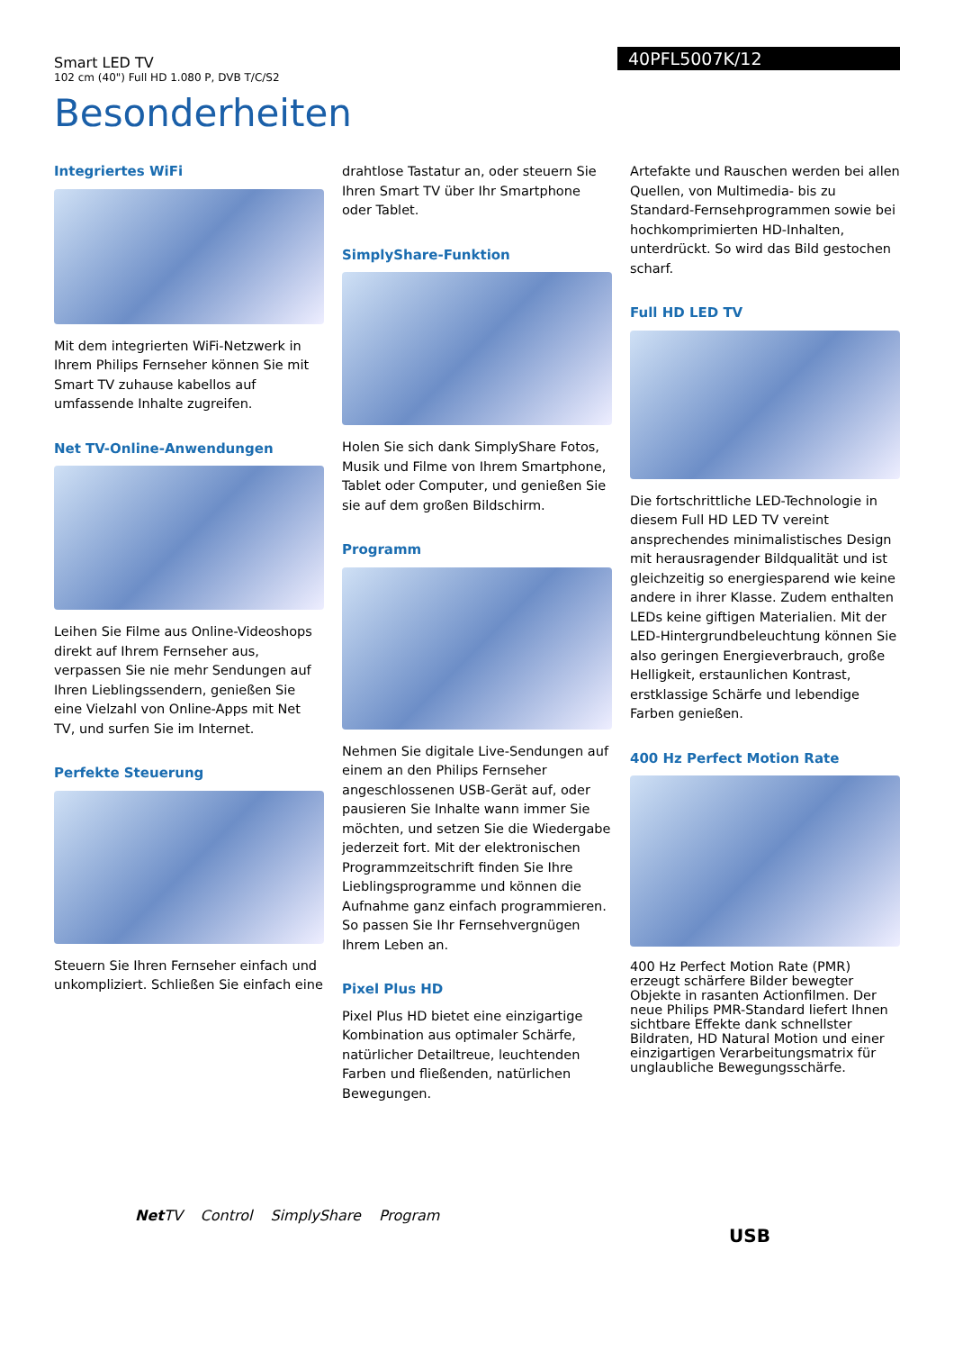Smart LED TV
102 cm (40") Full HD 1.080 P, DVB T/C/S2
40PFL5007K/12
Besonderheiten
Integriertes WiFi
Mit dem integrierten WiFi-Netzwerk in Ihrem Philips Fernseher können Sie mit Smart TV zuhause kabellos auf umfassende Inhalte zugreifen.
Net TV-Online-Anwendungen
Leihen Sie Filme aus Online-Videoshops direkt auf Ihrem Fernseher aus, verpassen Sie nie mehr Sendungen auf Ihren Lieblingssendern, genießen Sie eine Vielzahl von Online-Apps mit Net TV, und surfen Sie im Internet.
Perfekte Steuerung
Steuern Sie Ihren Fernseher einfach und unkompliziert. Schließen Sie einfach eine
drahtlose Tastatur an, oder steuern Sie Ihren Smart TV über Ihr Smartphone oder Tablet.
SimplyShare-Funktion
Holen Sie sich dank SimplyShare Fotos, Musik und Filme von Ihrem Smartphone, Tablet oder Computer, und genießen Sie sie auf dem großen Bildschirm.
Programm
Nehmen Sie digitale Live-Sendungen auf einem an den Philips Fernseher angeschlossenen USB-Gerät auf, oder pausieren Sie Inhalte wann immer Sie möchten, und setzen Sie die Wiedergabe jederzeit fort. Mit der elektronischen Programmzeitschrift finden Sie Ihre Lieblingsprogramme und können die Aufnahme ganz einfach programmieren. So passen Sie Ihr Fernsehvergnügen Ihrem Leben an.
Pixel Plus HD
Pixel Plus HD bietet eine einzigartige Kombination aus optimaler Schärfe, natürlicher Detailtreue, leuchtenden Farben und fließenden, natürlichen Bewegungen.
Artefakte und Rauschen werden bei allen Quellen, von Multimedia- bis zu Standard-Fernsehprogrammen sowie bei hochkomprimierten HD-Inhalten, unterdrückt. So wird das Bild gestochen scharf.
Full HD LED TV
Die fortschrittliche LED-Technologie in diesem Full HD LED TV vereint ansprechendes minimalistisches Design mit herausragender Bildqualität und ist gleichzeitig so energiesparend wie keine andere in ihrer Klasse. Zudem enthalten LEDs keine giftigen Materialien. Mit der LED-Hintergrundbeleuchtung können Sie also geringen Energieverbrauch, große Helligkeit, erstaunlichen Kontrast, erstklassige Schärfe und lebendige Farben genießen.
400 Hz Perfect Motion Rate
400 Hz Perfect Motion Rate (PMR) erzeugt schärfere Bilder bewegter Objekte in rasanten Actionfilmen. Der neue Philips PMR-Standard liefert Ihnen sichtbare Effekte dank schnellster Bildraten, HD Natural Motion und einer einzigartigen Verarbeitungsmatrix für unglaubliche Bewegungsschärfe.
Net TV Control SimplyShare Program
USB